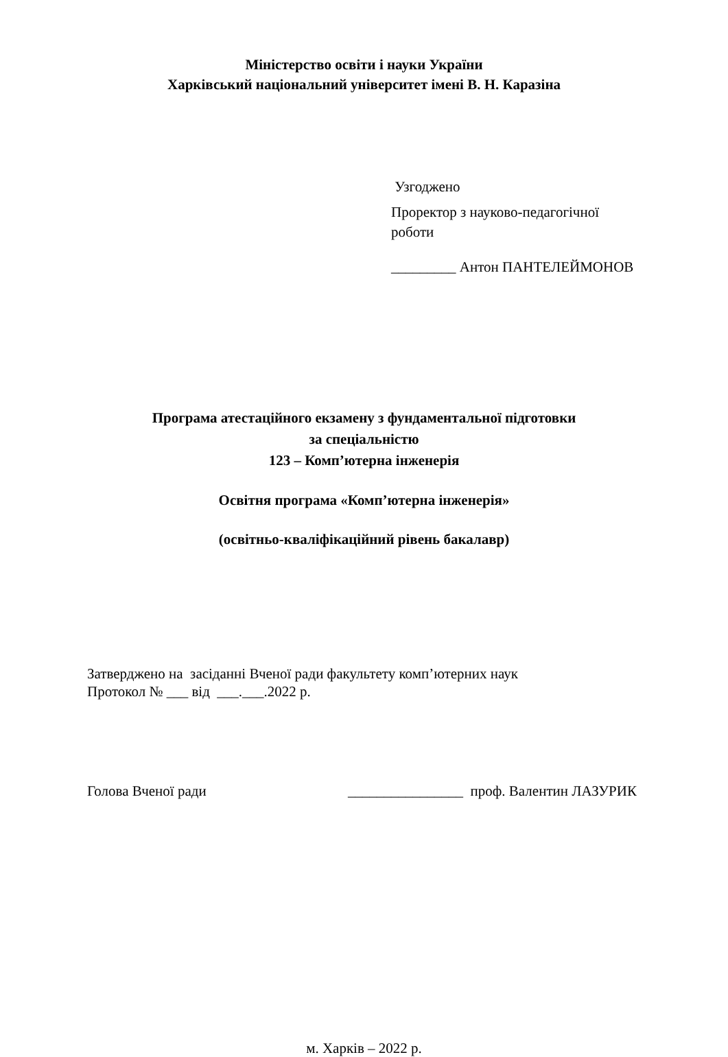Міністерство освіти і науки України
Харківський національний університет імені В. Н. Каразіна
Узгоджено
Проректор з науково-педагогічної
роботи
_________ Антон ПАНТЕЛЕЙМОНОВ
Програма атестаційного екзамену з фундаментальної підготовки
за спеціальністю
123 – Комп’ютерна інженерія
Освітня програма «Комп’ютерна інженерія»
(освітньо-кваліфікаційний рівень бакалавр)
Затверджено на засіданні Вченої ради факультету комп’ютерних наук
Протокол № ___ від ___.___.2022 р.
Голова Вченої ради ________________ проф. Валентин ЛАЗУРИК
м. Харків – 2022 р.